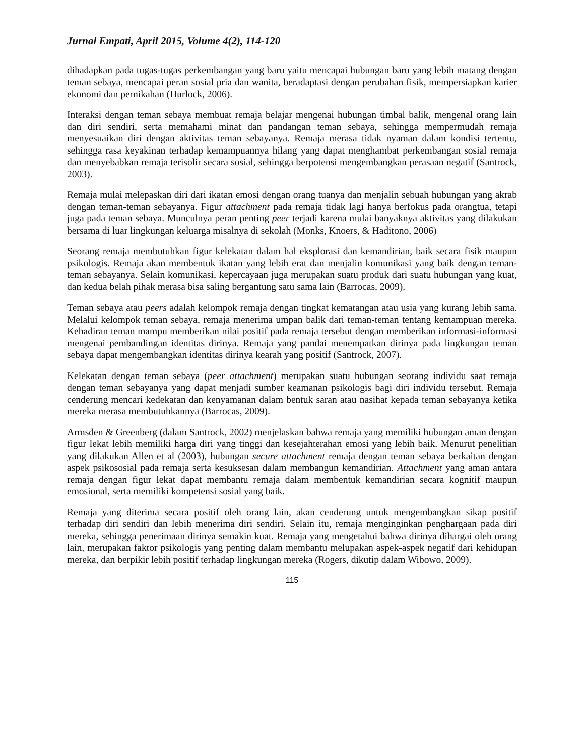Jurnal Empati, April 2015, Volume 4(2), 114-120
dihadapkan pada tugas-tugas perkembangan yang baru yaitu mencapai hubungan baru yang lebih matang dengan teman sebaya, mencapai peran sosial pria dan wanita, beradaptasi dengan perubahan fisik, mempersiapkan karier ekonomi dan pernikahan (Hurlock, 2006).
Interaksi dengan teman sebaya membuat remaja belajar mengenai hubungan timbal balik, mengenal orang lain dan diri sendiri, serta memahami minat dan pandangan teman sebaya, sehingga mempermudah remaja menyesuaikan diri dengan aktivitas teman sebayanya. Remaja merasa tidak nyaman dalam kondisi tertentu, sehingga rasa keyakinan terhadap kemampuannya hilang yang dapat menghambat perkembangan sosial remaja dan menyebabkan remaja terisolir secara sosial, sehingga berpotensi mengembangkan perasaan negatif (Santrock, 2003).
Remaja mulai melepaskan diri dari ikatan emosi dengan orang tuanya dan menjalin sebuah hubungan yang akrab dengan teman-teman sebayanya. Figur attachment pada remaja tidak lagi hanya berfokus pada orangtua, tetapi juga pada teman sebaya. Munculnya peran penting peer terjadi karena mulai banyaknya aktivitas yang dilakukan bersama di luar lingkungan keluarga misalnya di sekolah (Monks, Knoers, & Haditono, 2006)
Seorang remaja membutuhkan figur kelekatan dalam hal eksplorasi dan kemandirian, baik secara fisik maupun psikologis. Remaja akan membentuk ikatan yang lebih erat dan menjalin komunikasi yang baik dengan teman-teman sebayanya. Selain komunikasi, kepercayaan juga merupakan suatu produk dari suatu hubungan yang kuat, dan kedua belah pihak merasa bisa saling bergantung satu sama lain (Barrocas, 2009).
Teman sebaya atau peers adalah kelompok remaja dengan tingkat kematangan atau usia yang kurang lebih sama. Melalui kelompok teman sebaya, remaja menerima umpan balik dari teman-teman tentang kemampuan mereka. Kehadiran teman mampu memberikan nilai positif pada remaja tersebut dengan memberikan informasi-informasi mengenai pembandingan identitas dirinya. Remaja yang pandai menempatkan dirinya pada lingkungan teman sebaya dapat mengembangkan identitas dirinya kearah yang positif (Santrock, 2007).
Kelekatan dengan teman sebaya (peer attachment) merupakan suatu hubungan seorang individu saat remaja dengan teman sebayanya yang dapat menjadi sumber keamanan psikologis bagi diri individu tersebut. Remaja cenderung mencari kedekatan dan kenyamanan dalam bentuk saran atau nasihat kepada teman sebayanya ketika mereka merasa membutuhkannya (Barrocas, 2009).
Armsden & Greenberg (dalam Santrock, 2002) menjelaskan bahwa remaja yang memiliki hubungan aman dengan figur lekat lebih memiliki harga diri yang tinggi dan kesejahterahan emosi yang lebih baik. Menurut penelitian yang dilakukan Allen et al (2003), hubungan secure attachment remaja dengan teman sebaya berkaitan dengan aspek psikososial pada remaja serta kesuksesan dalam membangun kemandirian. Attachment yang aman antara remaja dengan figur lekat dapat membantu remaja dalam membentuk kemandirian secara kognitif maupun emosional, serta memiliki kompetensi sosial yang baik.
Remaja yang diterima secara positif oleh orang lain, akan cenderung untuk mengembangkan sikap positif terhadap diri sendiri dan lebih menerima diri sendiri. Selain itu, remaja menginginkan penghargaan pada diri mereka, sehingga penerimaan dirinya semakin kuat. Remaja yang mengetahui bahwa dirinya dihargai oleh orang lain, merupakan faktor psikologis yang penting dalam membantu melupakan aspek-aspek negatif dari kehidupan mereka, dan berpikir lebih positif terhadap lingkungan mereka (Rogers, dikutip dalam Wibowo, 2009).
115